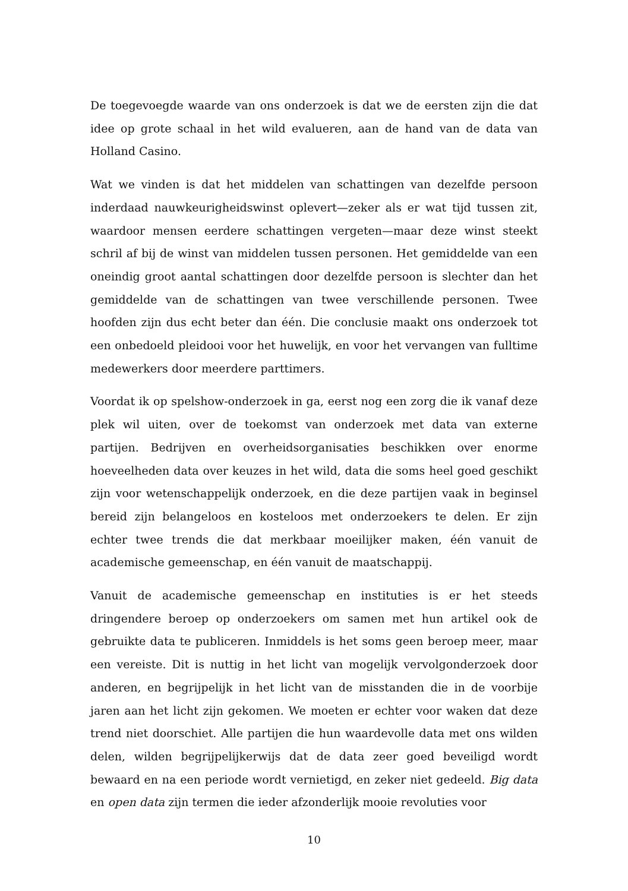De toegevoegde waarde van ons onderzoek is dat we de eersten zijn die dat idee op grote schaal in het wild evalueren, aan de hand van de data van Holland Casino.
Wat we vinden is dat het middelen van schattingen van dezelfde persoon inderdaad nauwkeurigheidswinst oplevert—zeker als er wat tijd tussen zit, waardoor mensen eerdere schattingen vergeten—maar deze winst steekt schril af bij de winst van middelen tussen personen. Het gemiddelde van een oneindig groot aantal schattingen door dezelfde persoon is slechter dan het gemiddelde van de schattingen van twee verschillende personen. Twee hoofden zijn dus echt beter dan één. Die conclusie maakt ons onderzoek tot een onbedoeld pleidooi voor het huwelijk, en voor het vervangen van fulltime medewerkers door meerdere parttimers.
Voordat ik op spelshow-onderzoek in ga, eerst nog een zorg die ik vanaf deze plek wil uiten, over de toekomst van onderzoek met data van externe partijen. Bedrijven en overheidsorganisaties beschikken over enorme hoeveelheden data over keuzes in het wild, data die soms heel goed geschikt zijn voor wetenschappelijk onderzoek, en die deze partijen vaak in beginsel bereid zijn belangeloos en kosteloos met onderzoekers te delen. Er zijn echter twee trends die dat merkbaar moeilijker maken, één vanuit de academische gemeenschap, en één vanuit de maatschappij.
Vanuit de academische gemeenschap en instituties is er het steeds dringendere beroep op onderzoekers om samen met hun artikel ook de gebruikte data te publiceren. Inmiddels is het soms geen beroep meer, maar een vereiste. Dit is nuttig in het licht van mogelijk vervolgonderzoek door anderen, en begrijpelijk in het licht van de misstanden die in de voorbije jaren aan het licht zijn gekomen. We moeten er echter voor waken dat deze trend niet doorschiet. Alle partijen die hun waardevolle data met ons wilden delen, wilden begrijpelijkerwijs dat de data zeer goed beveiligd wordt bewaard en na een periode wordt vernietigd, en zeker niet gedeeld. Big data en open data zijn termen die ieder afzonderlijk mooie revoluties voor
10